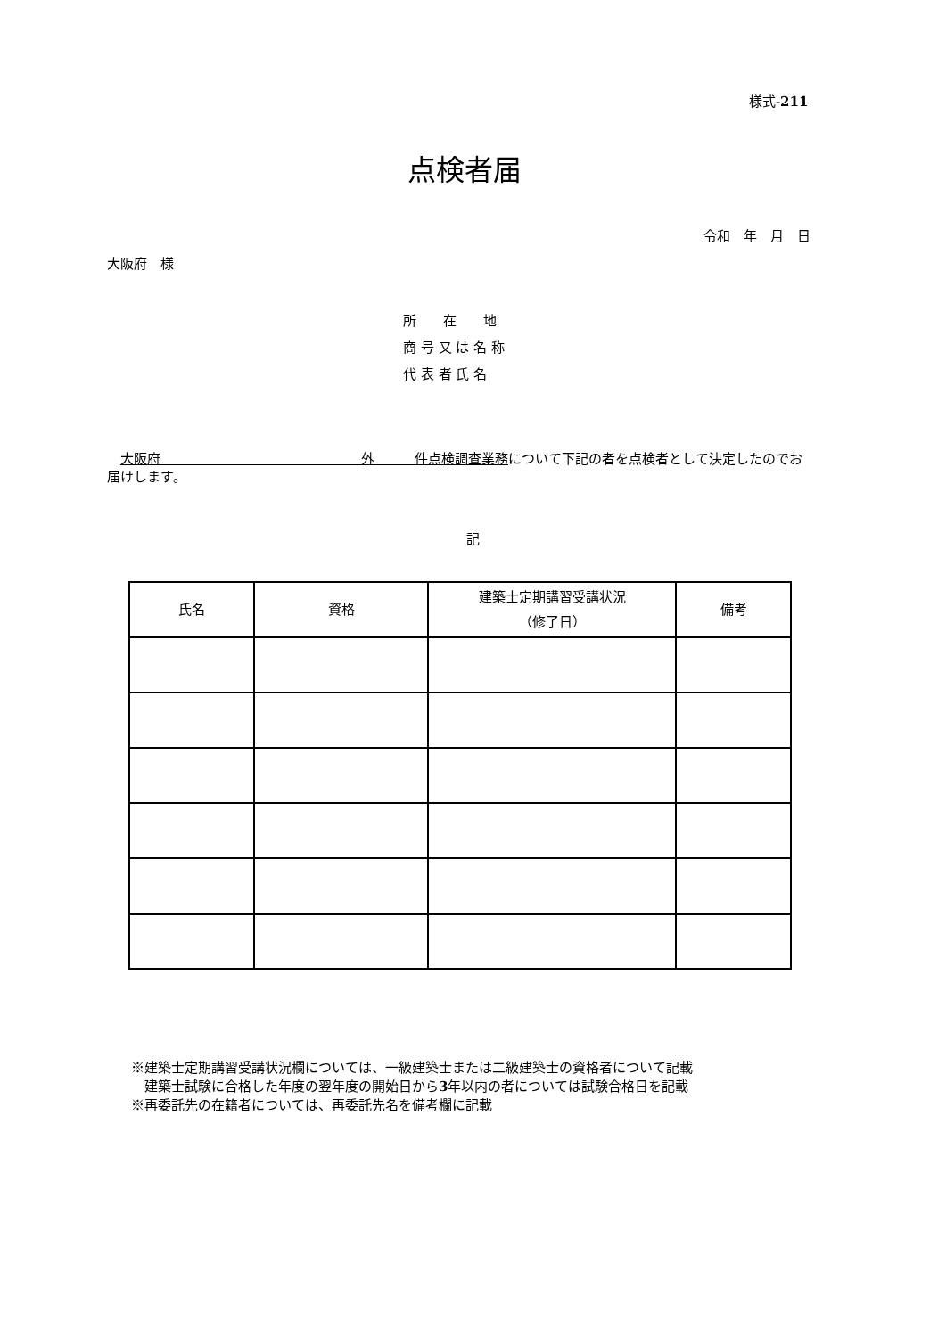様式-211
点検者届
令和　年　月　日
大阪府　様
所　　在　　地
商 号 又 は 名 称
代 表 者 氏 名
　大阪府　　　　　　　　　　　　　　　外　　　件点検調査業務について下記の者を点検者として決定したのでお届けします。
記
| 氏名 | 資格 | 建築士定期講習受講状況 （修了日） | 備考 |
| --- | --- | --- | --- |
※建築士定期講習受講状況欄については、一級建築士または二級建築士の資格者について記載
　建築士試験に合格した年度の翌年度の開始日から3年以内の者については試験合格日を記載
※再委託先の在籍者については、再委託先名を備考欄に記載